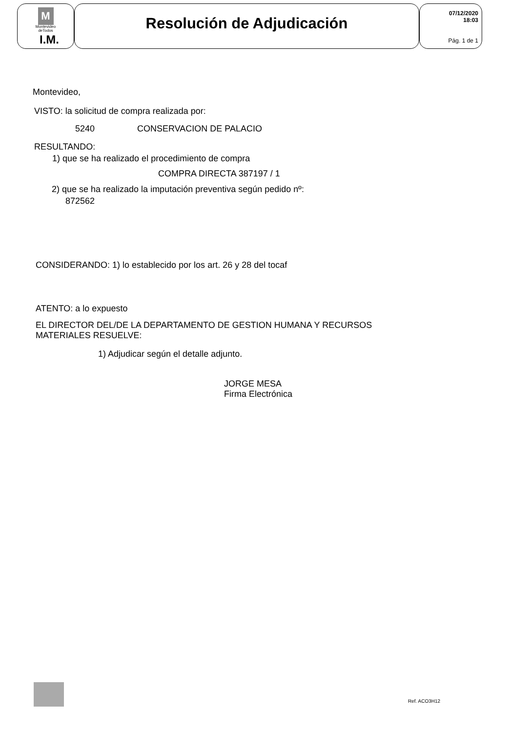M
Montevideo
deTodos
I.M.
Resolución de Adjudicación
07/12/2020
18:03
Pág. 1 de 1
Montevideo,
VISTO: la solicitud de compra realizada por:
5240 CONSERVACION DE PALACIO
RESULTANDO:
1) que se ha realizado el procedimiento de compra
COMPRA DIRECTA 387197 / 1
2) que se ha realizado la imputación preventiva según pedido nº:
872562
CONSIDERANDO: 1) lo establecido por los art. 26 y 28 del tocaf
ATENTO: a lo expuesto
EL DIRECTOR DEL/DE LA DEPARTAMENTO DE GESTION HUMANA Y RECURSOS
MATERIALES RESUELVE:
1) Adjudicar según el detalle adjunto.
JORGE MESA
Firma Electrónica
Ref. ACO3H12